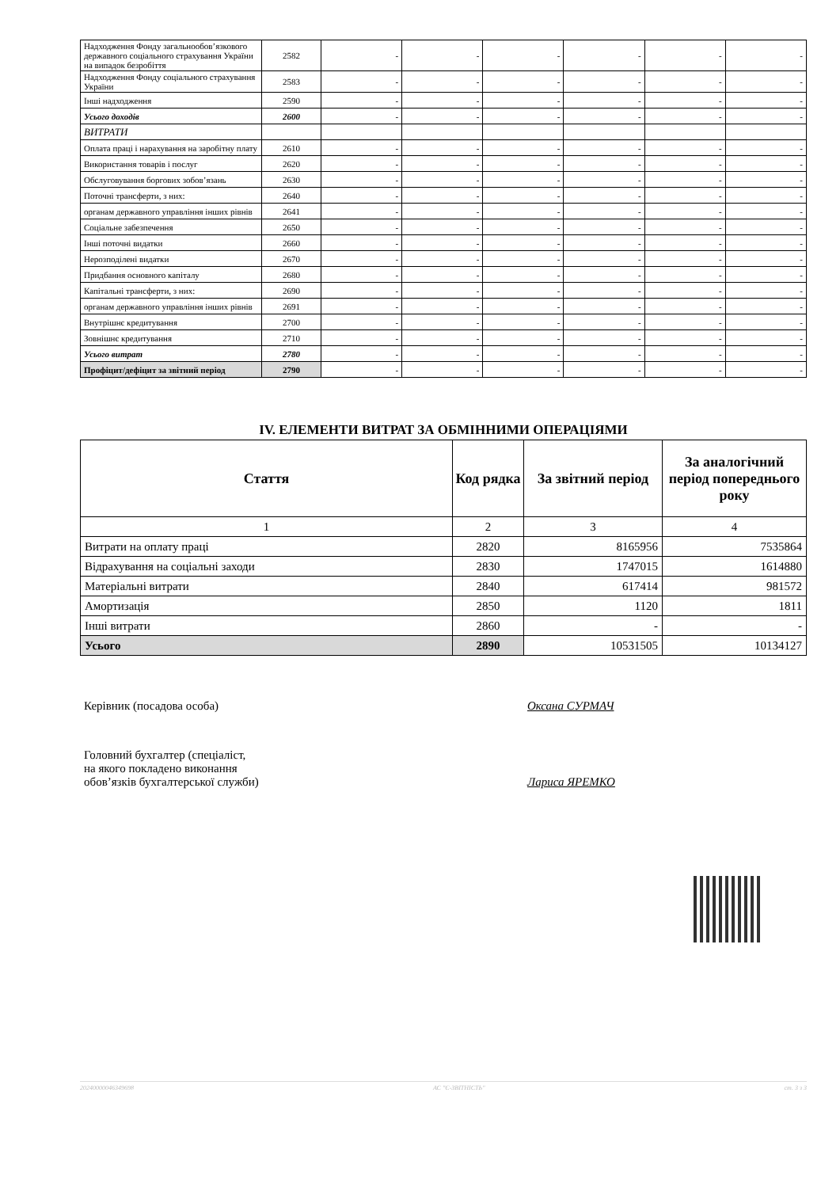| Надходження Фонду загальнообов’язкового державного соціального страхування України на випадок безробіття | 2582 | - | - | - | - | - | - |
| Надходження Фонду соціального страхування України | 2583 | - | - | - | - | - | - |
| Інші надходження | 2590 | - | - | - | - | - | - |
| Усього доходів | 2600 | - | - | - | - | - | - |
| ВИТРАТИ | | | | | | | |
| Оплата праці і нарахування на заробітну плату | 2610 | - | - | - | - | - | - |
| Використання товарів і послуг | 2620 | - | - | - | - | - | - |
| Обслуговування боргових зобов’язань | 2630 | - | - | - | - | - | - |
| Поточні трансферти, з них: | 2640 | - | - | - | - | - | - |
| органам державного управління інших рівнів | 2641 | - | - | - | - | - | - |
| Соціальне забезпечення | 2650 | - | - | - | - | - | - |
| Інші поточні видатки | 2660 | - | - | - | - | - | - |
| Нерозподілені видатки | 2670 | - | - | - | - | - | - |
| Придбання основного капіталу | 2680 | - | - | - | - | - | - |
| Капітальні трансферти, з них: | 2690 | - | - | - | - | - | - |
| органам державного управління інших рівнів | 2691 | - | - | - | - | - | - |
| Внутрішнє кредитування | 2700 | - | - | - | - | - | - |
| Зовнішнє кредитування | 2710 | - | - | - | - | - | - |
| Усього витрат | 2780 | - | - | - | - | - | - |
| Профіцит/дефіцит за звітний період | 2790 | - | - | - | - | - | - |
IV. ЕЛЕМЕНТИ ВИТРАТ ЗА ОБМІННИМИ ОПЕРАЦІЯМИ
| Стаття | Код рядка | За звітний період | За аналогічний період попереднього року |
| --- | --- | --- | --- |
| 1 | 2 | 3 | 4 |
| Витрати на оплату праці | 2820 | 8165956 | 7535864 |
| Відрахування на соціальні заходи | 2830 | 1747015 | 1614880 |
| Матеріальні витрати | 2840 | 617414 | 981572 |
| Амортизація | 2850 | 1120 | 1811 |
| Інші витрати | 2860 | - | - |
| Усього | 2890 | 10531505 | 10134127 |
Керівник (посадова особа) Оксана СУРМАЧ
Головний бухгалтер (спеціаліст,
на якого покладено виконання
обов’язків бухгалтерської служби)
Лариса ЯРЕМКО
20240000046349698 АС "Є-ЗВІТНІСТЬ" ст. 3 з 3